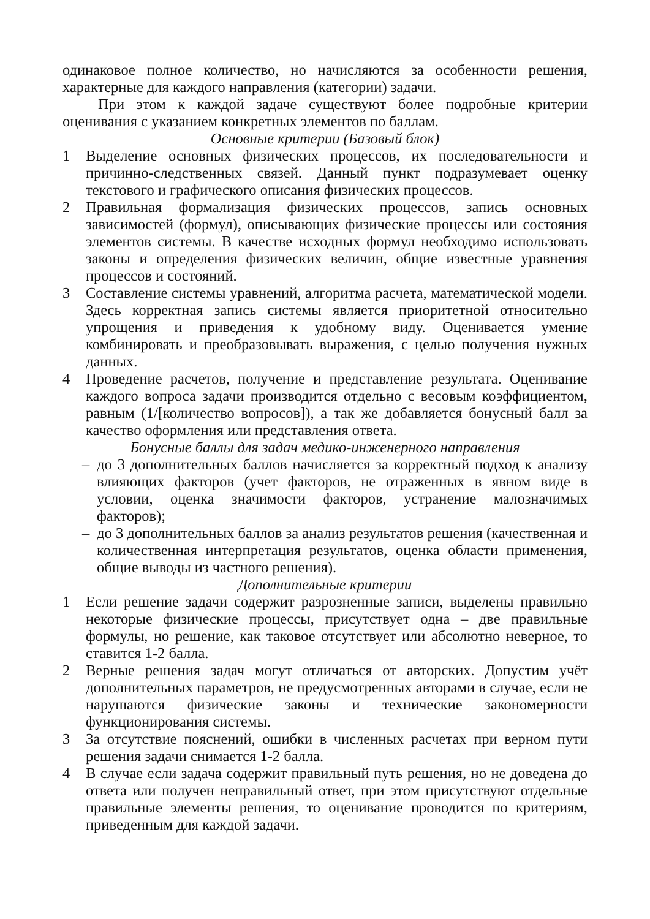одинаковое полное количество, но начисляются за особенности решения, характерные для каждого направления (категории) задачи.
При этом к каждой задаче существуют более подробные критерии оценивания с указанием конкретных элементов по баллам.
Основные критерии (Базовый блок)
1 Выделение основных физических процессов, их последовательности и причинно-следственных связей. Данный пункт подразумевает оценку текстового и графического описания физических процессов.
2 Правильная формализация физических процессов, запись основных зависимостей (формул), описывающих физические процессы или состояния элементов системы. В качестве исходных формул необходимо использовать законы и определения физических величин, общие известные уравнения процессов и состояний.
3 Составление системы уравнений, алгоритма расчета, математической модели. Здесь корректная запись системы является приоритетной относительно упрощения и приведения к удобному виду. Оценивается умение комбинировать и преобразовывать выражения, с целью получения нужных данных.
4 Проведение расчетов, получение и представление результата. Оценивание каждого вопроса задачи производится отдельно с весовым коэффициентом, равным (1/[количество вопросов]), а так же добавляется бонусный балл за качество оформления или представления ответа.
Бонусные баллы для задач медико-инженерного направления
– до 3 дополнительных баллов начисляется за корректный подход к анализу влияющих факторов (учет факторов, не отраженных в явном виде в условии, оценка значимости факторов, устранение малозначимых факторов);
– до 3 дополнительных баллов за анализ результатов решения (качественная и количественная интерпретация результатов, оценка области применения, общие выводы из частного решения).
Дополнительные критерии
1 Если решение задачи содержит разрозненные записи, выделены правильно некоторые физические процессы, присутствует одна – две правильные формулы, но решение, как таковое отсутствует или абсолютно неверное, то ставится 1-2 балла.
2 Верные решения задач могут отличаться от авторских. Допустим учёт дополнительных параметров, не предусмотренных авторами в случае, если не нарушаются физические законы и технические закономерности функционирования системы.
3 За отсутствие пояснений, ошибки в численных расчетах при верном пути решения задачи снимается 1-2 балла.
4 В случае если задача содержит правильный путь решения, но не доведена до ответа или получен неправильный ответ, при этом присутствуют отдельные правильные элементы решения, то оценивание проводится по критериям, приведенным для каждой задачи.